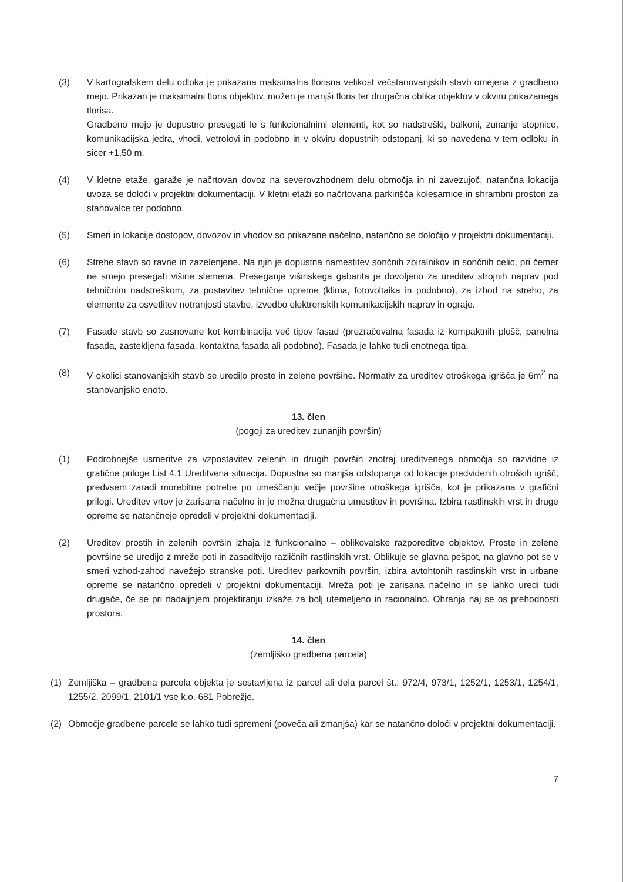(3) V kartografskem delu odloka je prikazana maksimalna tlorisna velikost večstanovanjskih stavb omejena z gradbeno mejo. Prikazan je maksimalni tloris objektov, možen je manjši tloris ter drugačna oblika objektov v okviru prikazanega tlorisa.
Gradbeno mejo je dopustno presegati le s funkcionalnimi elementi, kot so nadstreški, balkoni, zunanje stopnice, komunikacijska jedra, vhodi, vetrolovi in podobno in v okviru dopustnih odstopanj, ki so navedena v tem odloku in sicer +1,50 m.
(4) V kletne etaže, garaže je načrtovan dovoz na severovzhodnem delu območja in ni zavezujoč, natančna lokacija uvoza se določi v projektni dokumentaciji. V kletni etaži so načrtovana parkirišča kolesarnice in shrambni prostori za stanovalce ter podobno.
(5) Smeri in lokacije dostopov, dovozov in vhodov so prikazane načelno, natančno se določijo v projektni dokumentaciji.
(6) Strehe stavb so ravne in zazelenjene. Na njih je dopustna namestitev sončnih zbiralnikov in sončnih celic, pri čemer ne smejo presegati višine slemena. Preseganje višinskega gabarita je dovoljeno za ureditev strojnih naprav pod tehničnim nadstreškom, za postavitev tehnične opreme (klima, fotovoltaika in podobno), za izhod na streho, za elemente za osvetlitev notranjosti stavbe, izvedbo elektronskih komunikacijskih naprav in ograje.
(7) Fasade stavb so zasnovane kot kombinacija več tipov fasad (prezračevalna fasada iz kompaktnih plošč, panelna fasada, zastekljena fasada, kontaktna fasada ali podobno). Fasada je lahko tudi enotnega tipa.
(8) V okolici stanovanjskih stavb se uredijo proste in zelene površine. Normativ za ureditev otroškega igrišča je 6m<sup>2</sup> na stanovanjsko enoto.
13. člen
(pogoji za ureditev zunanjih površin)
(1) Podrobnejše usmeritve za vzpostavitev zelenih in drugih površin znotraj ureditvenega območja so razvidne iz grafične priloge List 4.1 Ureditvena situacija. Dopustna so manjša odstopanja od lokacije predvidenih otroških igrišč, predvsem zaradi morebitne potrebe po umeščanju večje površine otroškega igrišča, kot je prikazana v grafični prilogi. Ureditev vrtov je zarisana načelno in je možna drugačna umestitev in površina. Izbira rastlinskih vrst in druge opreme se natančneje opredeli v projektni dokumentaciji.
(2) Ureditev prostih in zelenih površin izhaja iz funkcionalno – oblikovalske razporeditve objektov. Proste in zelene površine se uredijo z mrežo poti in zasaditvijo različnih rastlinskih vrst. Oblikuje se glavna pešpot, na glavno pot se v smeri vzhod-zahod navežejo stranske poti. Ureditev parkovnih površin, izbira avtohtonih rastlinskih vrst in urbane opreme se natančno opredeli v projektni dokumentaciji. Mreža poti je zarisana načelno in se lahko uredi tudi drugače, če se pri nadaljnjem projektiranju izkaže za bolj utemeljeno in racionalno. Ohranja naj se os prehodnosti prostora.
14. člen
(zemljiško gradbena parcela)
(1) Zemljiška – gradbena parcela objekta je sestavljena iz parcel ali dela parcel št.: 972/4, 973/1, 1252/1, 1253/1, 1254/1, 1255/2, 2099/1, 2101/1 vse k.o. 681 Pobrežje.
(2) Območje gradbene parcele se lahko tudi spremeni (poveča ali zmanjša) kar se natančno določi v projektni dokumentaciji.
7